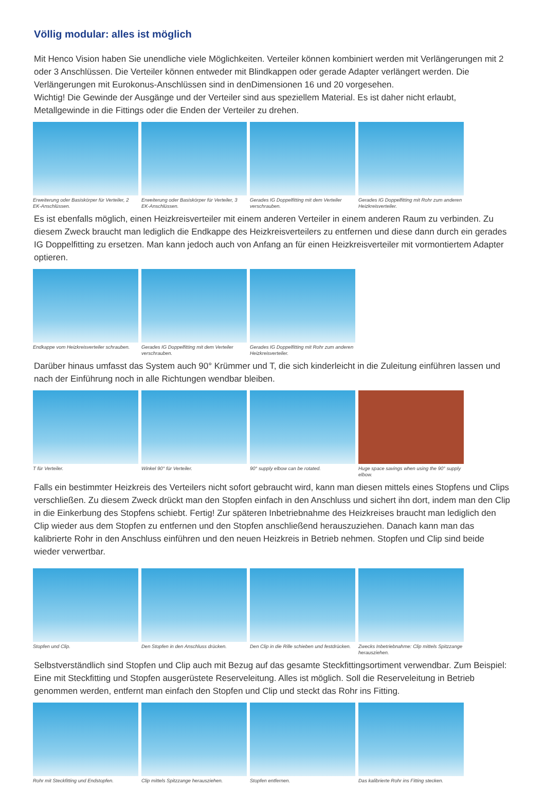Völlig modular: alles ist möglich
Mit Henco Vision haben Sie unendliche viele Möglichkeiten. Verteiler können kombiniert werden mit Verlängerungen mit 2 oder 3 Anschlüssen. Die Verteiler können entweder mit Blindkappen oder gerade Adapter verlängert werden. Die Verlängerungen mit Eurokonus-Anschlüssen sind in denDimensionen 16 und 20 vorgesehen.
Wichtig! Die Gewinde der Ausgänge und der Verteiler sind aus speziellem Material. Es ist daher nicht erlaubt, Metallgewinde in die Fittings oder die Enden der Verteiler zu drehen.
Erweiterung oder Basiskörper für Verteiler, 2 EK-Anschlüssen.
Erweiterung oder Basiskörper für Verteiler, 3 EK-Anschlüssen.
Gerades IG Doppelfitting mit dem Verteiler verschrauben.
Gerades IG Doppelfitting mit Rohr zum anderen Heizkreisverteiler.
Es ist ebenfalls möglich, einen Heizkreisverteiler mit einem anderen Verteiler in einem anderen Raum zu verbinden. Zu diesem Zweck braucht man lediglich die Endkappe des Heizkreisverteilers zu entfernen und diese dann durch ein gerades IG Doppelfitting zu ersetzen. Man kann jedoch auch von Anfang an für einen Heizkreisverteiler mit vormontiertem Adapter optieren.
Endkappe vom Heizkreisverteiler schrauben.
Gerades IG Doppelfitting mit dem Verteiler verschrauben.
Gerades IG Doppelfitting mit Rohr zum anderen Heizkreisverteiler.
Darüber hinaus umfasst das System auch 90° Krümmer und T, die sich kinderleicht in die Zuleitung einführen lassen und nach der Einführung noch in alle Richtungen wendbar bleiben.
T für Verteiler. Winkel 90° für Verteiler.
90° supply elbow can be rotated.
Huge space savings when using the 90° supply elbow.
Falls ein bestimmter Heizkreis des Verteilers nicht sofort gebraucht wird, kann man diesen mittels eines Stopfens und Clips verschließen. Zu diesem Zweck drückt man den Stopfen einfach in den Anschluss und sichert ihn dort, indem man den Clip in die Einkerbung des Stopfens schiebt. Fertig! Zur späteren Inbetriebnahme des Heizkreises braucht man lediglich den Clip wieder aus dem Stopfen zu entfernen und den Stopfen anschließend herauszuziehen. Danach kann man das kalibrierte Rohr in den Anschluss einführen und den neuen Heizkreis in Betrieb nehmen. Stopfen und Clip sind beide wieder verwertbar.
Stopfen und Clip. Den Stopfen in den Anschluss drücken.
Den Clip in die Rille schieben und festdrücken.
Zwecks Inbetriebnahme: Clip mittels Spitzzange herausziehen.
Selbstverständlich sind Stopfen und Clip auch mit Bezug auf das gesamte Steckfittingsortiment verwendbar. Zum Beispiel: Eine mit Steckfitting und Stopfen ausgerüstete Reserveleitung. Alles ist möglich. Soll die Reserveleitung in Betrieb genommen werden, entfernt man einfach den Stopfen und Clip und steckt das Rohr ins Fitting.
Rohr mit Steckfitting und Endstopfen.
Clip mittels Spitzzange herausziehen.
Stopfen entfernen. Das kalibrierte Rohr ins Fitting stecken.